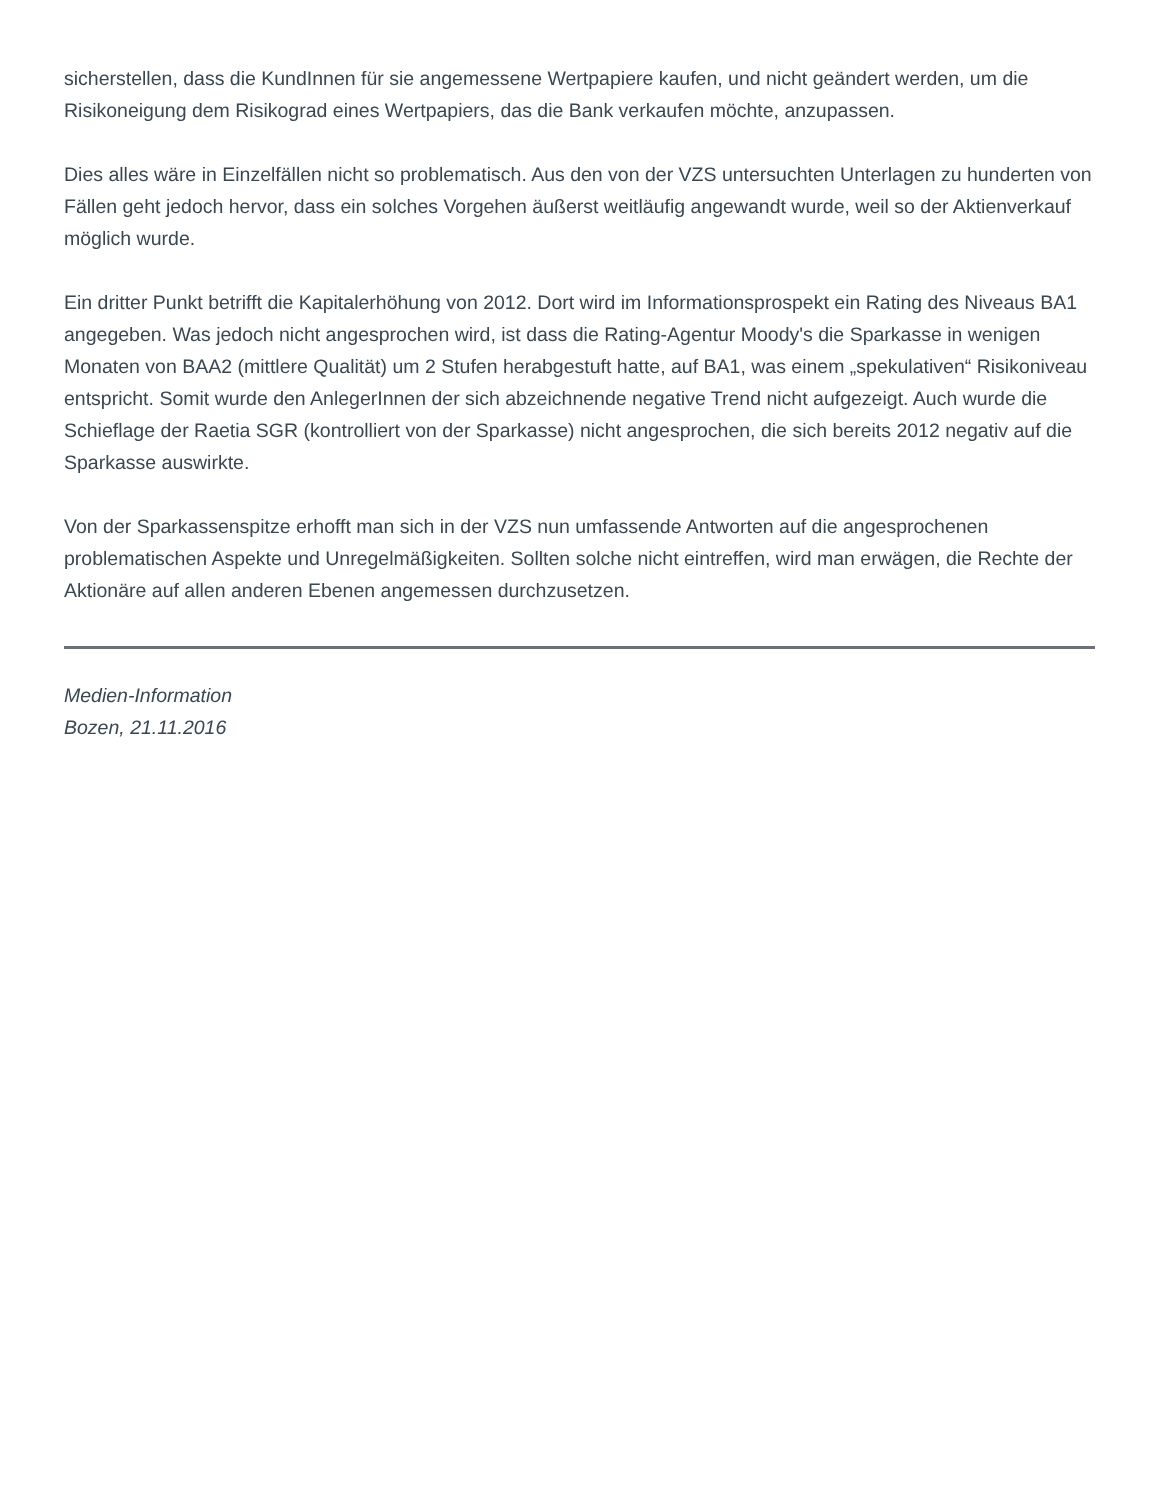sicherstellen, dass die KundInnen für sie angemessene Wertpapiere kaufen, und nicht geändert werden, um die Risikoneigung dem Risikograd eines Wertpapiers, das die Bank verkaufen möchte, anzupassen.
Dies alles wäre in Einzelfällen nicht so problematisch. Aus den von der VZS untersuchten Unterlagen zu hunderten von Fällen geht jedoch hervor, dass ein solches Vorgehen äußerst weitläufig angewandt wurde, weil so der Aktienverkauf möglich wurde.
Ein dritter Punkt betrifft die Kapitalerhöhung von 2012. Dort wird im Informationsprospekt ein Rating des Niveaus BA1 angegeben. Was jedoch nicht angesprochen wird, ist dass die Rating-Agentur Moody's die Sparkasse in wenigen Monaten von BAA2 (mittlere Qualität) um 2 Stufen herabgestuft hatte, auf BA1, was einem „spekulativen“ Risikoniveau entspricht. Somit wurde den AnlegerInnen der sich abzeichnende negative Trend nicht aufgezeigt. Auch wurde die Schieflage der Raetia SGR (kontrolliert von der Sparkasse) nicht angesprochen, die sich bereits 2012 negativ auf die Sparkasse auswirkte.
Von der Sparkassenspitze erhofft man sich in der VZS nun umfassende Antworten auf die angesprochenen problematischen Aspekte und Unregelmäßigkeiten. Sollten solche nicht eintreffen, wird man erwägen, die Rechte der Aktionäre auf allen anderen Ebenen angemessen durchzusetzen.
Medien-Information
Bozen, 21.11.2016